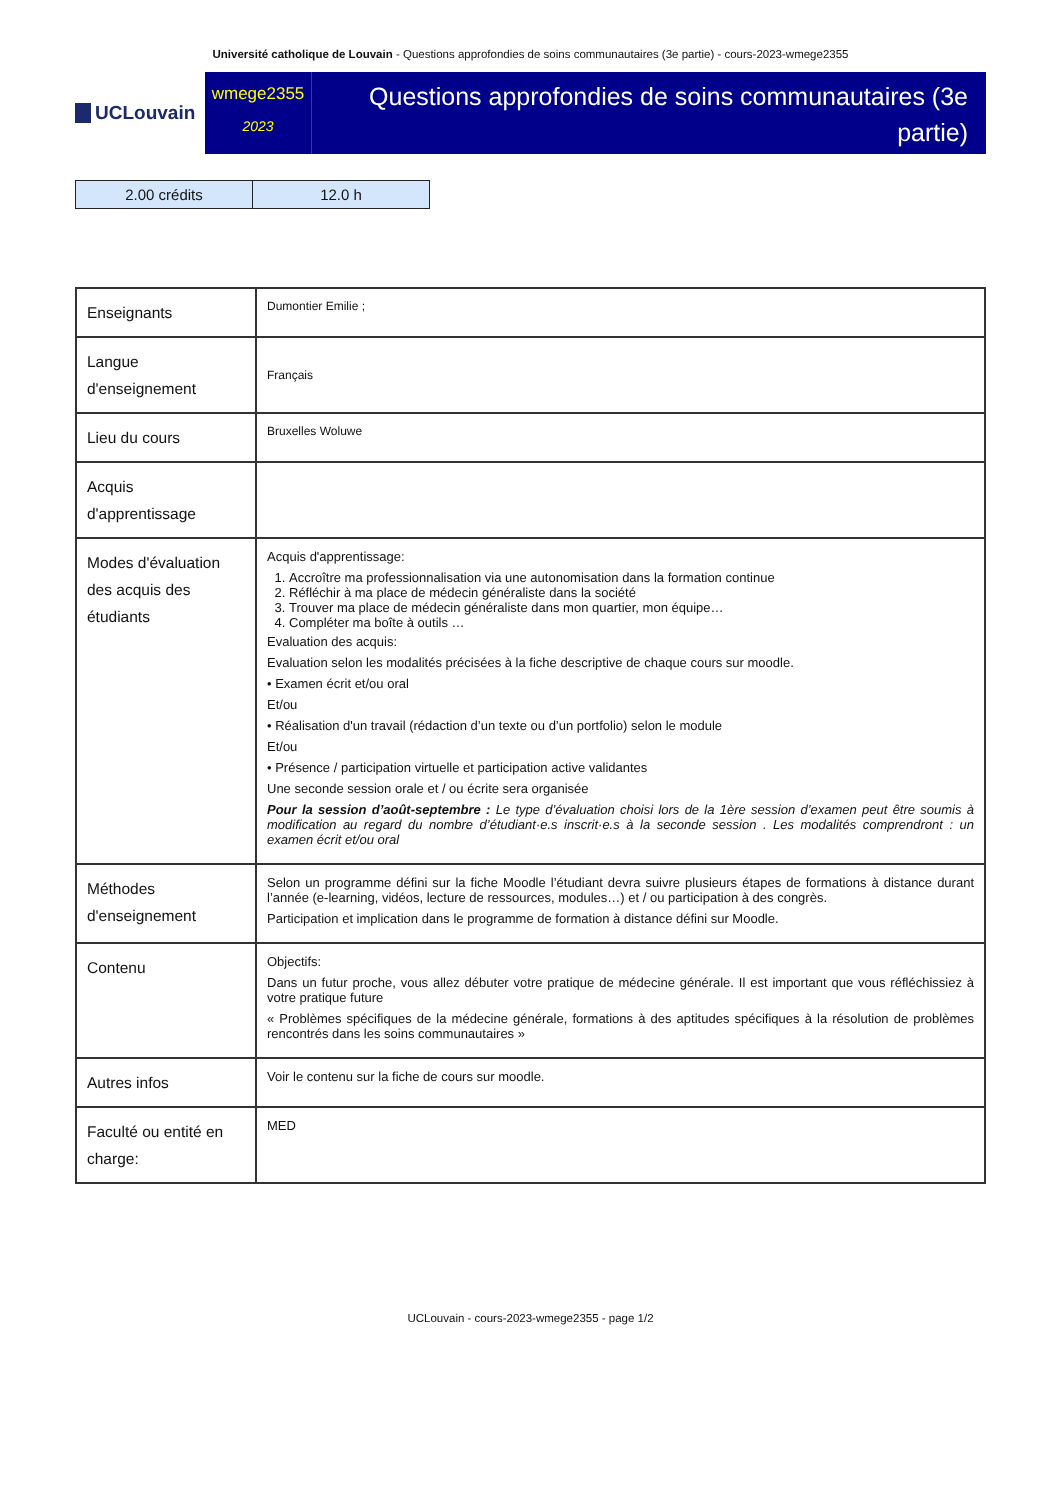Université catholique de Louvain - Questions approfondies de soins communautaires (3e partie) - cours-2023-wmege2355
UCLouvain
wmege2355
2023
Questions approfondies de soins communautaires (3e partie)
| 2.00 crédits | 12.0 h |
| Enseignants | Dumontier Emilie ; |
| Langue d'enseignement | Français |
| Lieu du cours | Bruxelles Woluwe |
| Acquis d'apprentissage | |
| Modes d'évaluation des acquis des étudiants | Acquis d'apprentissage: 1. Accroître ma professionnalisation via une autonomisation dans la formation continue 2. Réfléchir à ma place de médecin généraliste dans la société 3. Trouver ma place de médecin généraliste dans mon quartier, mon équipe… 4. Compléter ma boîte à outils … Evaluation des acquis: Evaluation selon les modalités précisées à la fiche descriptive de chaque cours sur moodle. • Examen écrit et/ou oral Et/ou • Réalisation d'un travail (rédaction d’un texte ou d’un portfolio) selon le module Et/ou • Présence / participation virtuelle et participation active validantes Une seconde session orale et / ou écrite sera organisée Pour la session d’août-septembre : Le type d’évaluation choisi lors de la 1ère session d’examen peut être soumis à modification au regard du nombre d’étudiant·e.s inscrit·e.s à la seconde session . Les modalités comprendront : un examen écrit et/ou oral |
| Méthodes d'enseignement | Selon un programme défini sur la fiche Moodle l’étudiant devra suivre plusieurs étapes de formations à distance durant l’année (e-learning, vidéos, lecture de ressources, modules…) et / ou participation à des congrès. Participation et implication dans le programme de formation à distance défini sur Moodle. |
| Contenu | Objectifs: Dans un futur proche, vous allez débuter votre pratique de médecine générale. Il est important que vous réfléchissiez à votre pratique future « Problèmes spécifiques de la médecine générale, formations à des aptitudes spécifiques à la résolution de problèmes rencontrés dans les soins communautaires » |
| Autres infos | Voir le contenu sur la fiche de cours sur moodle. |
| Faculté ou entité en charge: | MED |
UCLouvain - cours-2023-wmege2355 - page 1/2